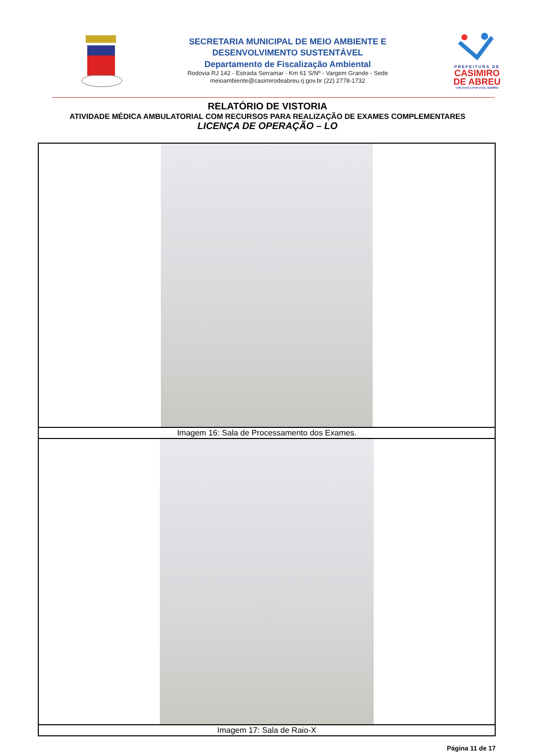SECRETARIA MUNICIPAL DE MEIO AMBIENTE E
DESENVOLVIMENTO SUSTENTÁVEL
Departamento de Fiscalização Ambiental
Rodovia RJ 142 - Estrada Serramar - Km 61 S/Nº - Vargem Grande - Sede
meioambiente@casimirodeabreu.rj.gov.br (22) 2778-1732
PREFEITURA DE
CASIMIRO
DE ABREU
COM VOCÊ E POR VOCÊ, SEMPRE!
RELATÓRIO DE VISTORIA
ATIVIDADE MÉDICA AMBULATORIAL COM RECURSOS PARA REALIZAÇÃO DE EXAMES COMPLEMENTARES
LICENÇA DE OPERAÇÃO – LO
Imagem 16: Sala de Processamento dos Exames.
Imagem 17: Sala de Raio-X
Página 11 de 17